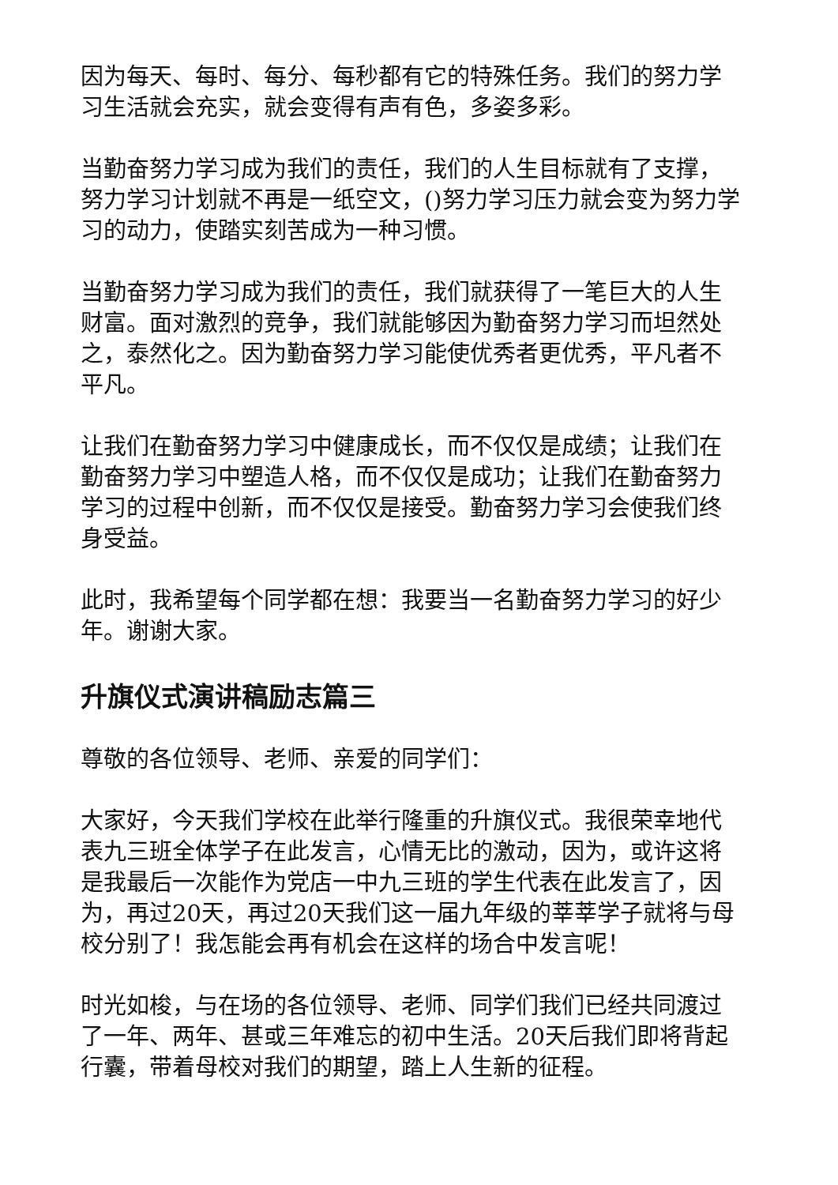因为每天、每时、每分、每秒都有它的特殊任务。我们的努力学习生活就会充实，就会变得有声有色，多姿多彩。
当勤奋努力学习成为我们的责任，我们的人生目标就有了支撑，努力学习计划就不再是一纸空文，()努力学习压力就会变为努力学习的动力，使踏实刻苦成为一种习惯。
当勤奋努力学习成为我们的责任，我们就获得了一笔巨大的人生财富。面对激烈的竞争，我们就能够因为勤奋努力学习而坦然处之，泰然化之。因为勤奋努力学习能使优秀者更优秀，平凡者不平凡。
让我们在勤奋努力学习中健康成长，而不仅仅是成绩；让我们在勤奋努力学习中塑造人格，而不仅仅是成功；让我们在勤奋努力学习的过程中创新，而不仅仅是接受。勤奋努力学习会使我们终身受益。
此时，我希望每个同学都在想：我要当一名勤奋努力学习的好少年。谢谢大家。
升旗仪式演讲稿励志篇三
尊敬的各位领导、老师、亲爱的同学们：
大家好，今天我们学校在此举行隆重的升旗仪式。我很荣幸地代表九三班全体学子在此发言，心情无比的激动，因为，或许这将是我最后一次能作为党店一中九三班的学生代表在此发言了，因为，再过20天，再过20天我们这一届九年级的莘莘学子就将与母校分别了！我怎能会再有机会在这样的场合中发言呢！
时光如梭，与在场的各位领导、老师、同学们我们已经共同渡过了一年、两年、甚或三年难忘的初中生活。20天后我们即将背起行囊，带着母校对我们的期望，踏上人生新的征程。